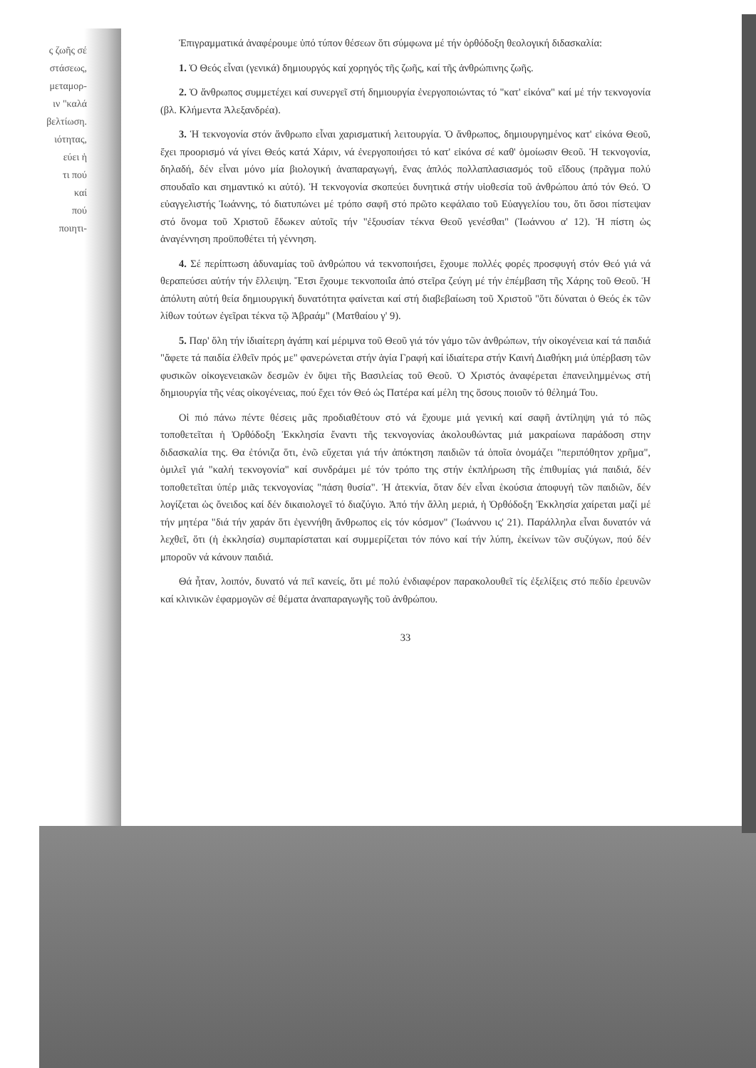ς ζωῆς σέ
στάσεως,
μεταμορ-
ιν "καλά
βελτίωση.
ιότητας,
εύει ἡ
τι πού
καί
πού
ποιητι-
Ἐπιγραμματικά ἀναφέρουμε ὑπό τύπον θέσεων ὅτι σύμφωνα μέ τήν ὀρθόδοξη θεολογική διδασκαλία:
1. Ὁ Θεός εἶναι (γενικά) δημιουργός καί χορηγός τῆς ζωῆς, καί τῆς ἀνθρώπινης ζωῆς.
2. Ὁ ἄνθρωπος συμμετέχει καί συνεργεῖ στή δημιουργία ἐνεργοποιώντας τό "κατ' εἰκόνα" καί μέ τήν τεκνογονία (βλ. Κλήμεντα Ἀλεξανδρέα).
3. Ἡ τεκνογονία στόν ἄνθρωπο εἶναι χαρισματική λειτουργία. Ὁ ἄνθρωπος, δημιουργημένος κατ' εἰκόνα Θεοῦ, ἔχει προορισμό νά γίνει Θεός κατά Χάριν, νά ἐνεργοποιήσει τό κατ' εἰκόνα σέ καθ' ὁμοίωσιν Θεοῦ. Ἡ τεκνογονία, δηλαδή, δέν εἶναι μόνο μία βιολογική ἀναπαραγωγή, ἕνας ἁπλός πολλαπλασιασμός τοῦ εἴδους (πρᾶγμα πολύ σπουδαῖο και σημαντικό κι αὐτό). Ἡ τεκνογονία σκοπεύει δυνητικά στήν υἱοθεσία τοῦ ἀνθρώπου ἀπό τόν Θεό. Ὁ εὐαγγελιστής Ἰωάννης, τό διατυπώνει μέ τρόπο σαφῆ στό πρῶτο κεφάλαιο τοῦ Εὐαγγελίου του, ὅτι ὅσοι πίστεψαν στό ὄνομα τοῦ Χριστοῦ ἔδωκεν αὐτοῖς τήν "ἐξουσίαν τέκνα Θεοῦ γενέσθαι" (Ἰωάννου α' 12). Ἡ πίστη ὡς ἀναγέννηση προϋποθέτει τή γέννηση.
4. Σέ περίπτωση ἀδυναμίας τοῦ ἀνθρώπου νά τεκνοποιήσει, ἔχουμε πολλές φορές προσφυγή στόν Θεό γιά νά θεραπεύσει αὐτήν τήν ἔλλειψη. Ἔτσι ἔχουμε τεκνοποιΐα ἀπό στεῖρα ζεύγη μέ τήν ἐπέμβαση τῆς Χάρης τοῦ Θεοῦ. Ἡ ἀπόλυτη αὐτή θεία δημιουργική δυνατότητα φαίνεται καί στή διαβεβαίωση τοῦ Χριστοῦ "ὅτι δύναται ὁ Θεός ἐκ τῶν λίθων τούτων ἐγεῖραι τέκνα τῷ Ἀβραάμ" (Ματθαίου γ' 9).
5. Παρ' ὅλη τήν ἰδιαίτερη ἀγάπη καί μέριμνα τοῦ Θεοῦ γιά τόν γάμο τῶν ἀνθρώπων, τήν οἰκογένεια καί τά παιδιά "ἄφετε τά παιδία ἐλθεῖν πρός με" φανερώνεται στήν ἁγία Γραφή καί ἰδιαίτερα στήν Καινή Διαθήκη μιά ὑπέρβαση τῶν φυσικῶν οἰκογενειακῶν δεσμῶν ἐν ὄψει τῆς Βασιλείας τοῦ Θεοῦ. Ὁ Χριστός ἀναφέρεται ἐπανειλημμένως στή δημιουργία τῆς νέας οἰκογένειας, πού ἔχει τόν Θεό ὡς Πατέρα καί μέλη της ὅσους ποιοῦν τό θέλημά Του.
Οἱ πιό πάνω πέντε θέσεις μᾶς προδιαθέτουν στό νά ἔχουμε μιά γενική καί σαφῆ ἀντίληψη γιά τό πῶς τοποθετεῖται ἡ Ὀρθόδοξη Ἐκκλησία ἔναντι τῆς τεκνογονίας ἀκολουθώντας μιά μακραίωνα παράδοση στην διδασκαλία της. Θα ἐτόνιζα ὅτι, ἐνῶ εὔχεται γιά τήν ἀπόκτηση παιδιῶν τά ὁποῖα ὀνομάζει "περιπόθητον χρῆμα", ὁμιλεῖ γιά "καλή τεκνογονία" καί συνδράμει μέ τόν τρόπο της στήν ἐκπλήρωση τῆς ἐπιθυμίας γιά παιδιά, δέν τοποθετεῖται ὑπέρ μιᾶς τεκνογονίας "πάση θυσία". Ἡ ἀτεκνία, ὅταν δέν εἶναι ἑκούσια ἀποφυγή τῶν παιδιῶν, δέν λογίζεται ὡς ὄνειδος καί δέν δικαιολογεῖ τό διαζύγιο. Ἀπό τήν ἄλλη μεριά, ἡ Ὀρθόδοξη Ἐκκλησία χαίρεται μαζί μέ τήν μητέρα "διά τήν χαράν ὅτι ἐγεννήθη ἄνθρωπος εἰς τόν κόσμον" (Ἰωάννου ις' 21). Παράλληλα εἶναι δυνατόν νά λεχθεῖ, ὅτι (ἡ ἐκκλησία) συμπαρίσταται καί συμμερίζεται τόν πόνο καί τήν λύπη, ἐκείνων τῶν συζύγων, πού δέν μποροῦν νά κάνουν παιδιά.
Θά ἦταν, λοιπόν, δυνατό νά πεῖ κανείς, ὅτι μέ πολύ ἐνδιαφέρον παρακολουθεῖ τίς ἐξελίξεις στό πεδίο ἐρευνῶν καί κλινικῶν ἐφαρμογῶν σέ θέματα ἀναπαραγωγῆς τοῦ ἀνθρώπου.
33